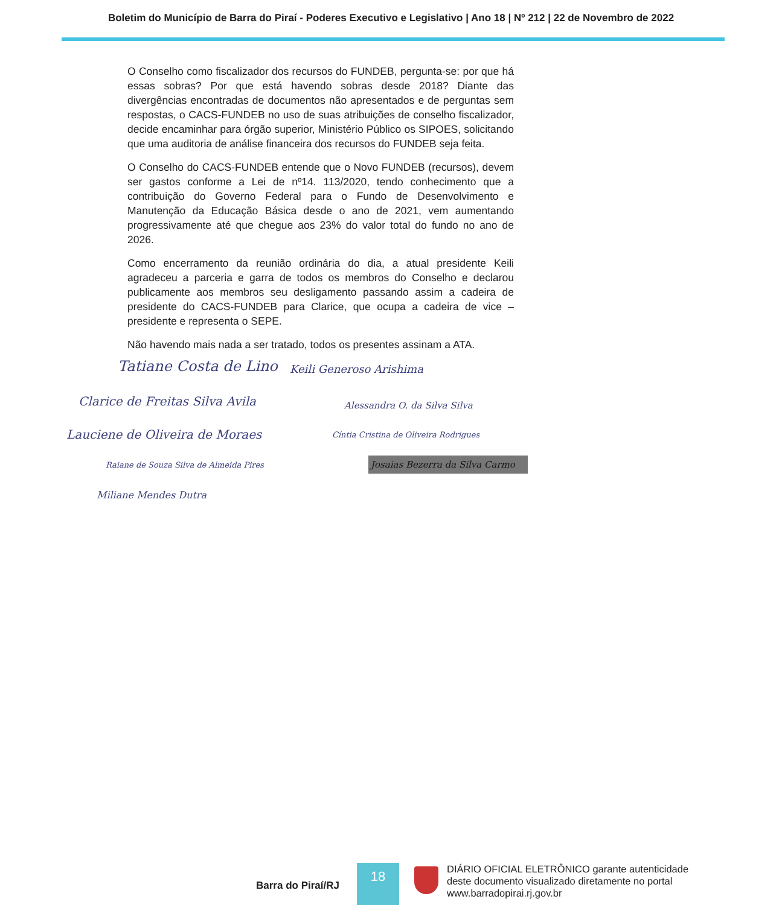Boletim do Município de Barra do Piraí - Poderes Executivo e Legislativo | Ano 18 | Nº 212 | 22 de Novembro de 2022
O Conselho como fiscalizador dos recursos do FUNDEB, pergunta-se: por que há essas sobras? Por que está havendo sobras desde 2018? Diante das divergências encontradas de documentos não apresentados e de perguntas sem respostas, o CACS-FUNDEB no uso de suas atribuições de conselho fiscalizador, decide encaminhar para órgão superior, Ministério Público os SIPOES, solicitando que uma auditoria de análise financeira dos recursos do FUNDEB seja feita.
O Conselho do CACS-FUNDEB entende que o Novo FUNDEB (recursos), devem ser gastos conforme a Lei de nº14. 113/2020, tendo conhecimento que a contribuição do Governo Federal para o Fundo de Desenvolvimento e Manutenção da Educação Básica desde o ano de 2021, vem aumentando progressivamente até que chegue aos 23% do valor total do fundo no ano de 2026.
Como encerramento da reunião ordinária do dia, a atual presidente Keili agradeceu a parceria e garra de todos os membros do Conselho e declarou publicamente aos membros seu desligamento passando assim a cadeira de presidente do CACS-FUNDEB para Clarice, que ocupa a cadeira de vice – presidente e representa o SEPE.
Não havendo mais nada a ser tratado, todos os presentes assinam a ATA.
Tatiane Costa de Lino Keili Generoso Arishima
Clarice de Freitas Silva Avila Alessandra O. da Silva Silva
Lauciene de Oliveira de Moraes Cíntia Cristina de Oliveira Rodrigues
Raiane de Souza Silva de Almeida Pires Josaias Bezerra da Silva Carmo
Miliane Mendes Dutra
Barra do Piraí/RJ
18
DIÁRIO OFICIAL ELETRÔNICO garante autenticidade
deste documento visualizado diretamente no portal
www.barradopirai.rj.gov.br